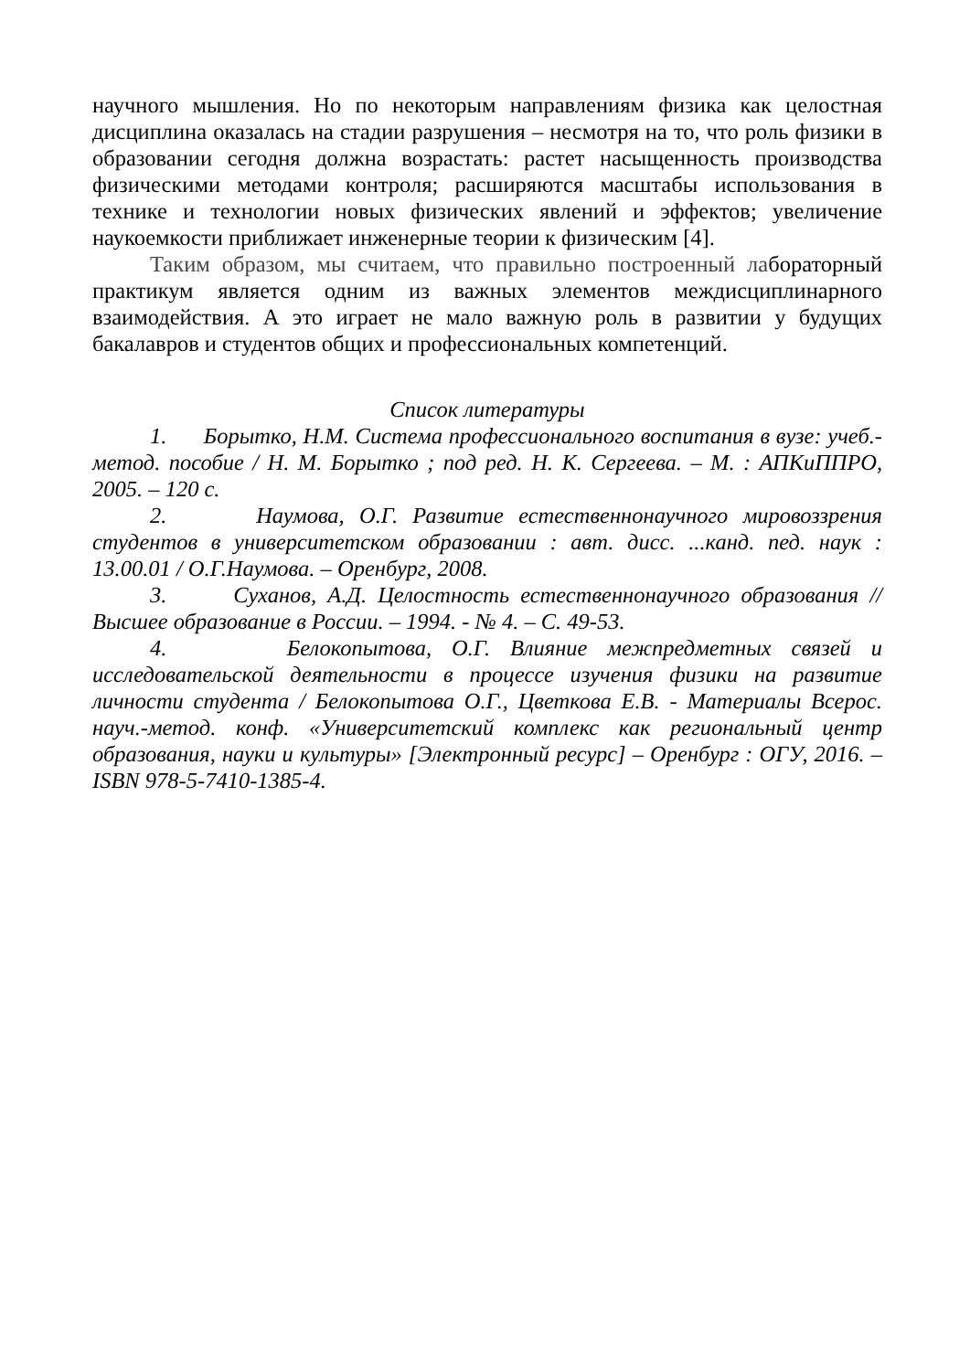научного мышления. Но по некоторым направлениям физика как целостная дисциплина оказалась на стадии разрушения – несмотря на то, что роль физики в образовании сегодня должна возрастать: растет насыщенность производства физическими методами контроля; расширяются масштабы использования в технике и технологии новых физических явлений и эффектов; увеличение наукоемкости приближает инженерные теории к физическим [4].
Таким образом, мы считаем, что правильно построенный лабораторный практикум является одним из важных элементов междисциплинарного взаимодействия. А это играет не мало важную роль в развитии у будущих бакалавров и студентов общих и профессиональных компетенций.
Список литературы
1. Борытко, Н.М. Система профессионального воспитания в вузе: учеб.-метод. пособие / Н. М. Борытко ; под ред. Н. К. Сергеева. – М. : АПКиППРО, 2005. – 120 с.
2. Наумова, О.Г. Развитие естественнонаучного мировоззрения студентов в университетском образовании : авт. дисс. ...канд. пед. наук : 13.00.01 / О.Г.Наумова. – Оренбург, 2008.
3. Суханов, А.Д. Целостность естественнонаучного образования // Высшее образование в России. – 1994. - № 4. – С. 49-53.
4. Белокопытова, О.Г. Влияние межпредметных связей и исследовательской деятельности в процессе изучения физики на развитие личности студента / Белокопытова О.Г., Цветкова Е.В. - Материалы Всерос. науч.-метод. конф. «Университетский комплекс как региональный центр образования, науки и культуры» [Электронный ресурс] – Оренбург : ОГУ, 2016. – ISBN 978-5-7410-1385-4.